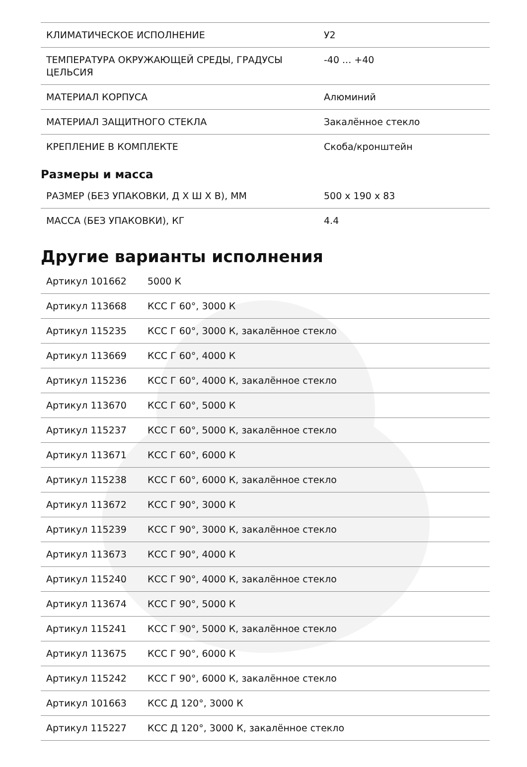| КЛИМАТИЧЕСКОЕ ИСПОЛНЕНИЕ | У2 |
| ТЕМПЕРАТУРА ОКРУЖАЮЩЕЙ СРЕДЫ, ГРАДУСЫ ЦЕЛЬСИЯ | -40 ... +40 |
| МАТЕРИАЛ КОРПУСА | Алюминий |
| МАТЕРИАЛ ЗАЩИТНОГО СТЕКЛА | Закалённое стекло |
| КРЕПЛЕНИЕ В КОМПЛЕКТЕ | Скоба/кронштейн |
Размеры и масса
| РАЗМЕР (БЕЗ УПАКОВКИ, Д Х Ш Х В), ММ | 500 x 190 x 83 |
| МАССА (БЕЗ УПАКОВКИ), КГ | 4.4 |
Другие варианты исполнения
| Артикул 101662 | 5000 К |
| Артикул 113668 | КСС Г 60°, 3000 К |
| Артикул 115235 | КСС Г 60°, 3000 К, закалённое стекло |
| Артикул 113669 | КСС Г 60°, 4000 К |
| Артикул 115236 | КСС Г 60°, 4000 К, закалённое стекло |
| Артикул 113670 | КСС Г 60°, 5000 К |
| Артикул 115237 | КСС Г 60°, 5000 К, закалённое стекло |
| Артикул 113671 | КСС Г 60°, 6000 К |
| Артикул 115238 | КСС Г 60°, 6000 К, закалённое стекло |
| Артикул 113672 | КСС Г 90°, 3000 К |
| Артикул 115239 | КСС Г 90°, 3000 К, закалённое стекло |
| Артикул 113673 | КСС Г 90°, 4000 К |
| Артикул 115240 | КСС Г 90°, 4000 К, закалённое стекло |
| Артикул 113674 | КСС Г 90°, 5000 К |
| Артикул 115241 | КСС Г 90°, 5000 К, закалённое стекло |
| Артикул 113675 | КСС Г 90°, 6000 К |
| Артикул 115242 | КСС Г 90°, 6000 К, закалённое стекло |
| Артикул 101663 | КСС Д 120°, 3000 К |
| Артикул 115227 | КСС Д 120°, 3000 К, закалённое стекло |